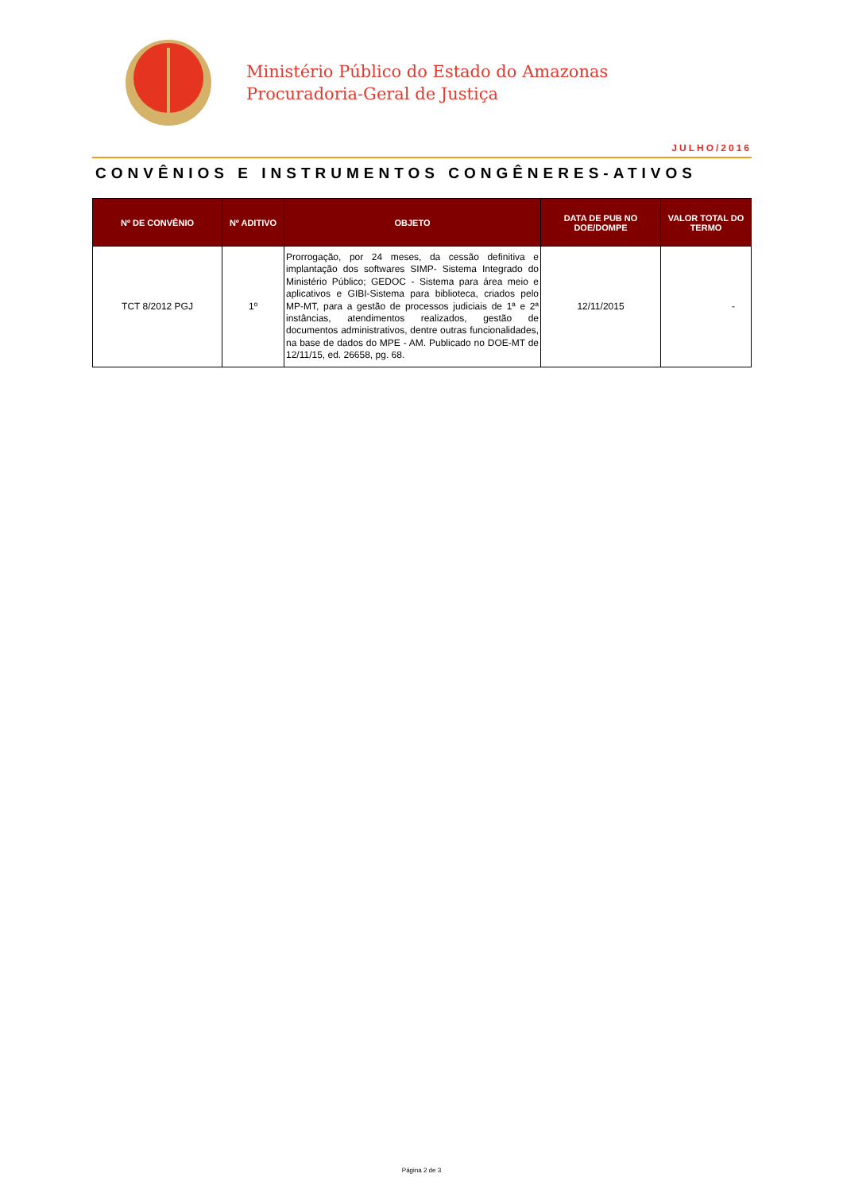Ministério Público do Estado do Amazonas
Procuradoria-Geral de Justiça
JULHO/2016
CONVÊNIOS E INSTRUMENTOS CONGÊNERES-ATIVOS
| Nº DE CONVÊNIO | Nº ADITIVO | OBJETO | DATA DE PUB NO DOE/DOMPE | VALOR TOTAL DO TERMO |
| --- | --- | --- | --- | --- |
| TCT 8/2012 PGJ | 1º | Prorrogação, por 24 meses, da cessão definitiva e implantação dos softwares SIMP- Sistema Integrado do Ministério Público; GEDOC - Sistema para área meio e aplicativos e GIBI-Sistema para biblioteca, criados pelo MP-MT, para a gestão de processos judiciais de 1ª e 2ª instâncias, atendimentos realizados, gestão de documentos administrativos, dentre outras funcionalidades, na base de dados do MPE - AM. Publicado no DOE-MT de 12/11/15, ed. 26658, pg. 68. | 12/11/2015 | - |
Página 2 de 3